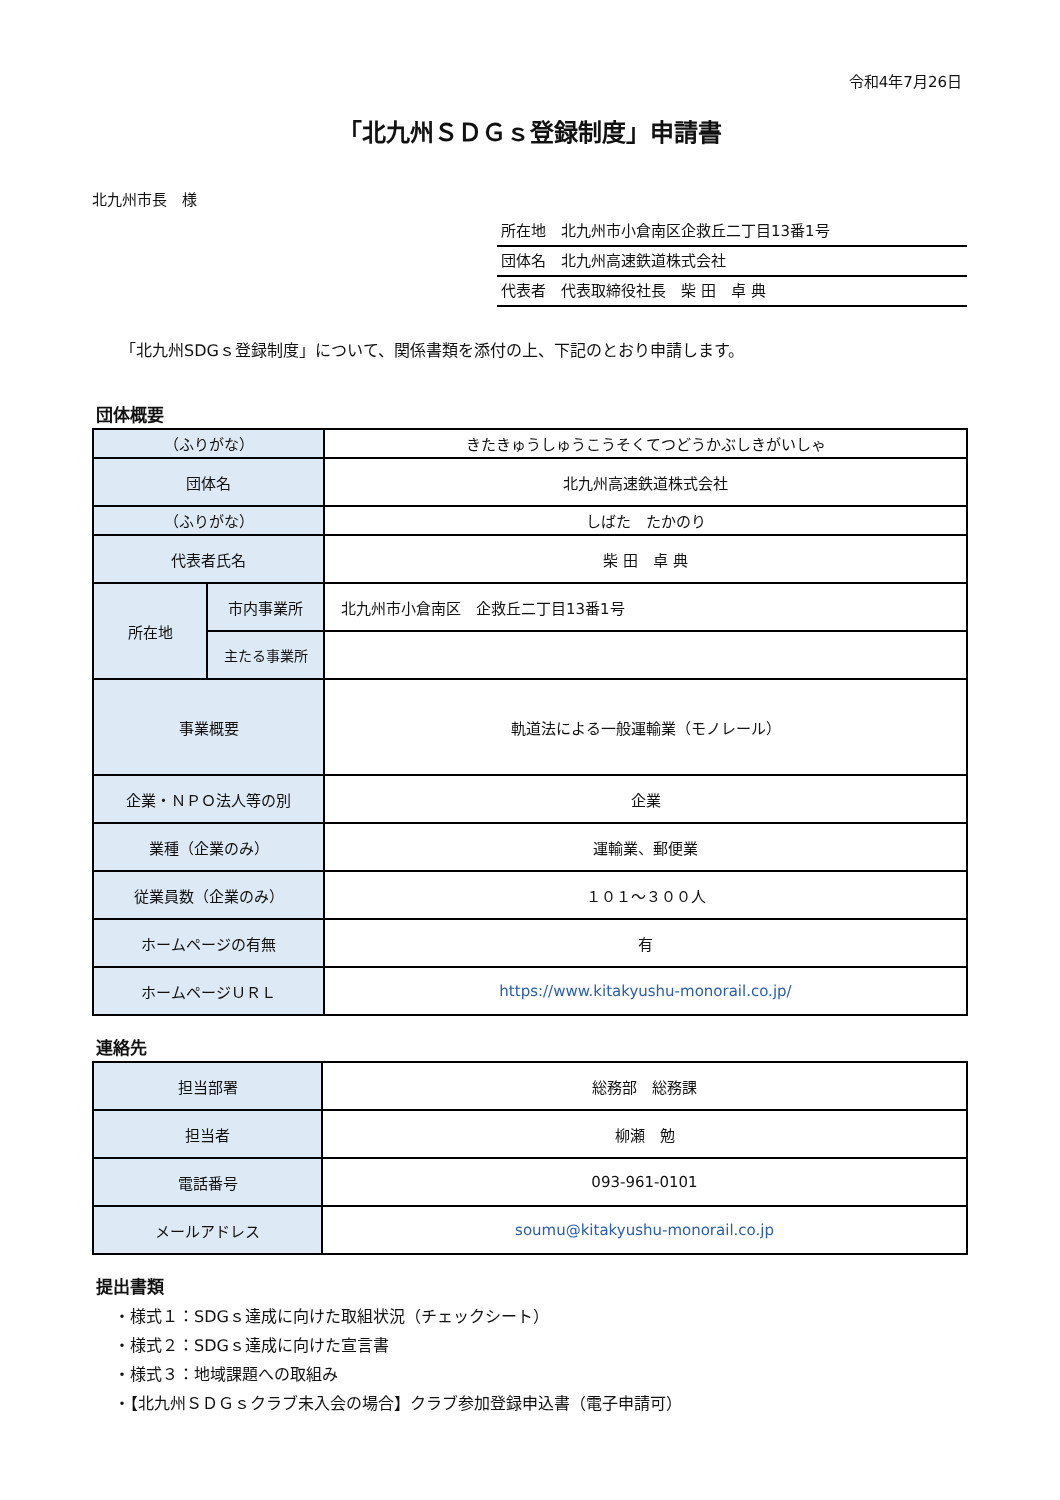令和4年7月26日
「北九州ＳＤＧｓ登録制度」申請書
北九州市長　様
所在地　北九州市小倉南区企救丘二丁目13番1号
団体名　北九州高速鉄道株式会社
代表者　代表取締役社長　柴 田　卓 典
「北九州SDGｓ登録制度」について、関係書類を添付の上、下記のとおり申請します。
団体概要
| （ふりがな） | | きたきゅうしゅうこうそくてつどうかぶしきがいしゃ |
| 団体名 | | 北九州高速鉄道株式会社 |
| （ふりがな） | | しばた たかのり |
| 代表者氏名 | | 柴 田 卓 典 |
| 所在地 | 市内事業所 | 北九州市小倉南区 企救丘二丁目13番1号 |
| | 主たる事業所 | |
| 事業概要 | | 軌道法による一般運輸業（モノレール） |
| 企業・ＮＰＯ法人等の別 | | 企業 |
| 業種（企業のみ） | | 運輸業、郵便業 |
| 従業員数（企業のみ） | | １０１～３００人 |
| ホームページの有無 | | 有 |
| ホームページＵＲＬ | | https://www.kitakyushu-monorail.co.jp/ |
連絡先
| 担当部署 | 総務部 総務課 |
| 担当者 | 柳瀬 勉 |
| 電話番号 | 093-961-0101 |
| メールアドレス | soumu@kitakyushu-monorail.co.jp |
提出書類
・様式１：SDGｓ達成に向けた取組状況（チェックシート）
・様式２：SDGｓ達成に向けた宣言書
・様式３：地域課題への取組み
・【北九州ＳＤＧｓクラブ未入会の場合】クラブ参加登録申込書（電子申請可）